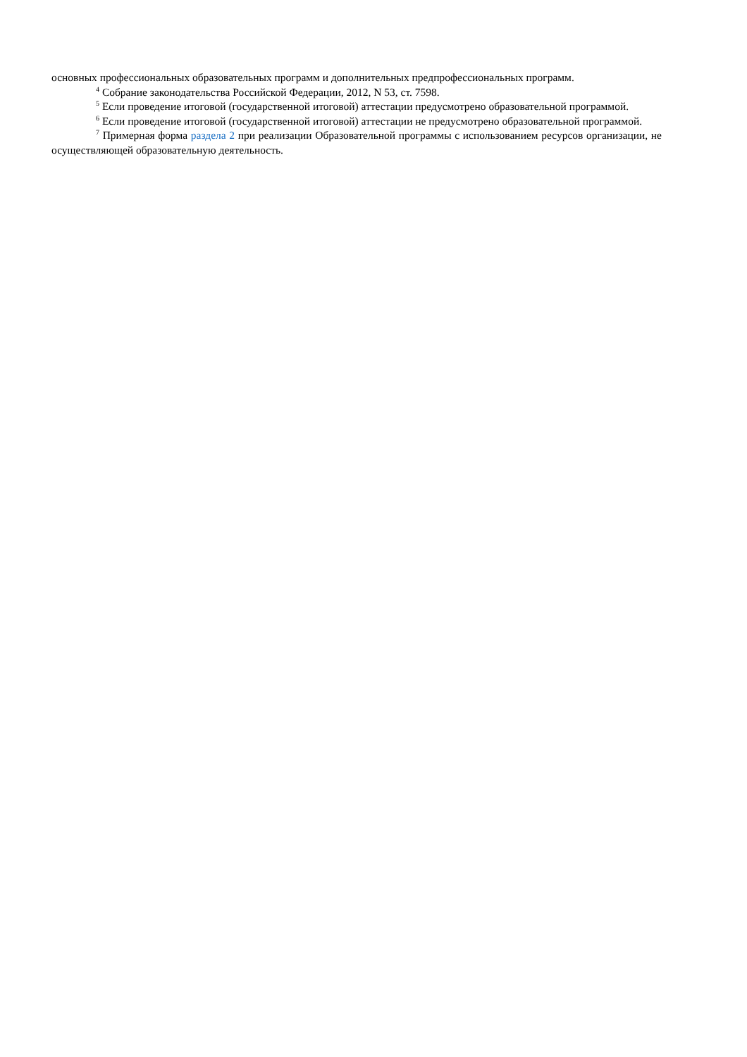основных профессиональных образовательных программ и дополнительных предпрофессиональных программ.
<sup>4</sup> Собрание законодательства Российской Федерации, 2012, N 53, ст. 7598.
<sup>5</sup> Если проведение итоговой (государственной итоговой) аттестации предусмотрено образовательной программой.
<sup>6</sup> Если проведение итоговой (государственной итоговой) аттестации не предусмотрено образовательной программой.
<sup>7</sup> Примерная форма раздела 2 при реализации Образовательной программы с использованием ресурсов организации, не осуществляющей образовательную деятельность.